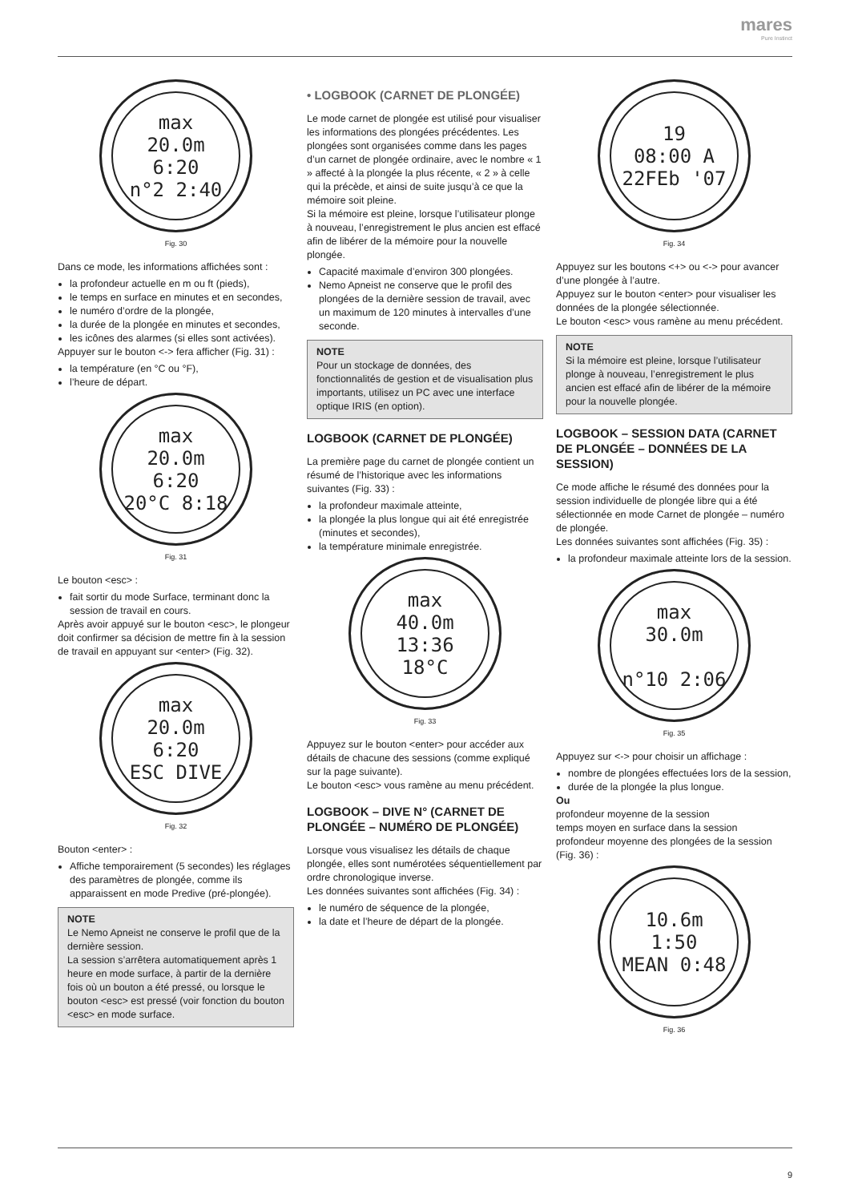mares
Pure Instinct
max
20.0m
6:20
n°2 2:40
Fig. 30
Dans ce mode, les informations affichées sont :
la profondeur actuelle en m ou ft (pieds),
le temps en surface en minutes et en secondes,
le numéro d’ordre de la plongée,
la durée de la plongée en minutes et secondes,
les icônes des alarmes (si elles sont activées).
Appuyer sur le bouton <-> fera afficher (Fig. 31) :
la température (en °C ou °F),
l’heure de départ.
max
20.0m
6:20
20°C 8:18
Fig. 31
Le bouton <esc> :
fait sortir du mode Surface, terminant donc la session de travail en cours.
Après avoir appuyé sur le bouton <esc>, le plongeur doit confirmer sa décision de mettre fin à la session de travail en appuyant sur <enter> (Fig. 32).
max
20.0m
6:20
ESC DIVE
Fig. 32
Bouton <enter> :
Affiche temporairement (5 secondes) les réglages des paramètres de plongée, comme ils apparaissent en mode Predive (pré-plongée).
NOTE
Le Nemo Apneist ne conserve le profil que de la dernière session.
La session s’arrêtera automatiquement après 1 heure en mode surface, à partir de la dernière fois où un bouton a été pressé, ou lorsque le bouton <esc> est pressé (voir fonction du bouton <esc> en mode surface.
• LOGBOOK (CARNET DE PLONGÉE)
Le mode carnet de plongée est utilisé pour visualiser les informations des plongées précédentes. Les plongées sont organisées comme dans les pages d’un carnet de plongée ordinaire, avec le nombre « 1 » affecté à la plongée la plus récente, « 2 » à celle qui la précède, et ainsi de suite jusqu’à ce que la mémoire soit pleine.
Si la mémoire est pleine, lorsque l’utilisateur plonge à nouveau, l’enregistrement le plus ancien est effacé afin de libérer de la mémoire pour la nouvelle plongée.
Capacité maximale d’environ 300 plongées.
Nemo Apneist ne conserve que le profil des plongées de la dernière session de travail, avec un maximum de 120 minutes à intervalles d’une seconde.
NOTE
Pour un stockage de données, des fonctionnalités de gestion et de visualisation plus importants, utilisez un PC avec une interface optique IRIS (en option).
LOGBOOK (CARNET DE PLONGÉE)
La première page du carnet de plongée contient un résumé de l’historique avec les informations suivantes (Fig. 33) :
la profondeur maximale atteinte,
la plongée la plus longue qui ait été enregistrée (minutes et secondes),
la température minimale enregistrée.
max
40.0m
13:36
18°C
Fig. 33
Appuyez sur le bouton <enter> pour accéder aux détails de chacune des sessions (comme expliqué sur la page suivante).
Le bouton <esc> vous ramène au menu précédent.
LOGBOOK – DIVE N° (CARNET DE PLONGÉE – NUMÉRO DE PLONGÉE)
Lorsque vous visualisez les détails de chaque plongée, elles sont numérotées séquentiellement par ordre chronologique inverse.
Les données suivantes sont affichées (Fig. 34) :
le numéro de séquence de la plongée,
la date et l’heure de départ de la plongée.
19
08:00 A
22FEb '07
Fig. 34
Appuyez sur les boutons <+> ou <-> pour avancer d’une plongée à l’autre.
Appuyez sur le bouton <enter> pour visualiser les données de la plongée sélectionnée.
Le bouton <esc> vous ramène au menu précédent.
NOTE
Si la mémoire est pleine, lorsque l’utilisateur plonge à nouveau, l’enregistrement le plus ancien est effacé afin de libérer de la mémoire pour la nouvelle plongée.
LOGBOOK – SESSION DATA (CARNET DE PLONGÉE – DONNÉES DE LA SESSION)
Ce mode affiche le résumé des données pour la session individuelle de plongée libre qui a été sélectionnée en mode Carnet de plongée – numéro de plongée.
Les données suivantes sont affichées (Fig. 35) :
la profondeur maximale atteinte lors de la session.
max
30.0m
n°10 2:06
Fig. 35
Appuyez sur <-> pour choisir un affichage :
nombre de plongées effectuées lors de la session,
durée de la plongée la plus longue.
Ou
profondeur moyenne de la session
temps moyen en surface dans la session
profondeur moyenne des plongées de la session (Fig. 36) :
10.6m
1:50
MEAN 0:48
Fig. 36
9